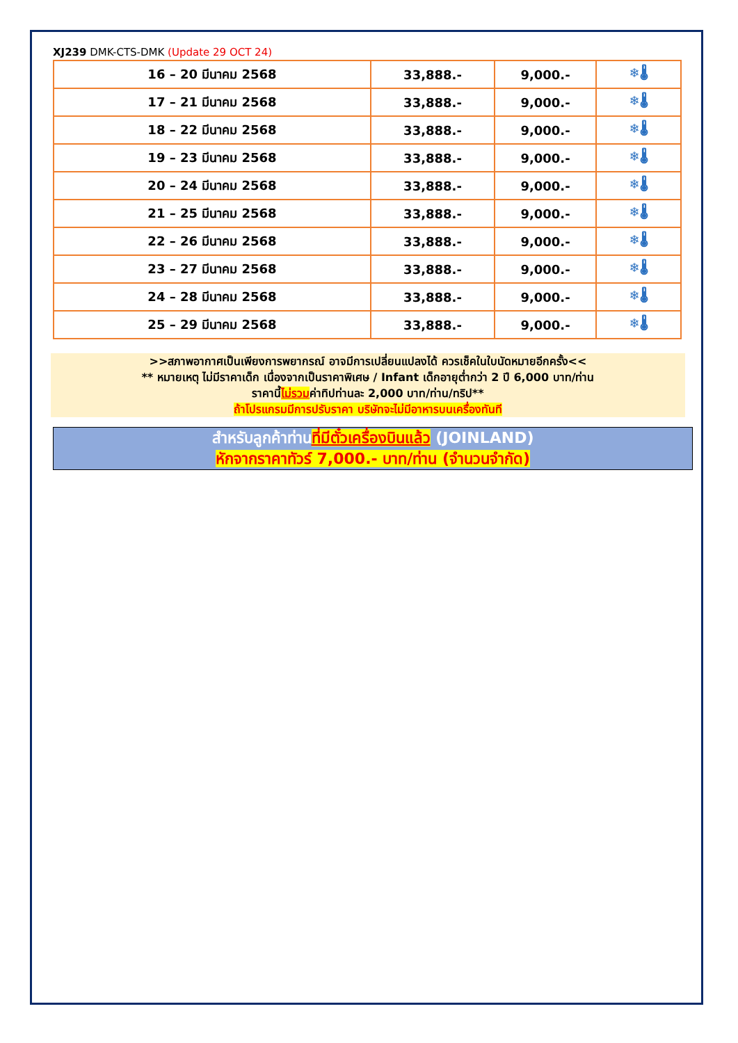XJ239 DMK-CTS-DMK (Update 29 OCT 24)
| 16 – 20 มีนาคม 2568 | 33,888.- | 9,000.- | ❄🌡 |
| 17 – 21 มีนาคม 2568 | 33,888.- | 9,000.- | ❄🌡 |
| 18 – 22 มีนาคม 2568 | 33,888.- | 9,000.- | ❄🌡 |
| 19 – 23 มีนาคม 2568 | 33,888.- | 9,000.- | ❄🌡 |
| 20 – 24 มีนาคม 2568 | 33,888.- | 9,000.- | ❄🌡 |
| 21 – 25 มีนาคม 2568 | 33,888.- | 9,000.- | ❄🌡 |
| 22 – 26 มีนาคม 2568 | 33,888.- | 9,000.- | ❄🌡 |
| 23 – 27 มีนาคม 2568 | 33,888.- | 9,000.- | ❄🌡 |
| 24 – 28 มีนาคม 2568 | 33,888.- | 9,000.- | ❄🌡 |
| 25 – 29 มีนาคม 2568 | 33,888.- | 9,000.- | ❄🌡 |
>>สภาพอากาศเป็นเพียงการพยากรณ์ อาจมีการเปลี่ยนแปลงได้ ควรเช็คในใบนัดหมายอีกครั้ง<<
** หมายเหตุ ไม่มีราคาเด็ก เนื่องจากเป็นราคาพิเศษ / Infant เด็กอายุต่ำกว่า 2 ปี 6,000 บาท/ท่าน
ราคานี้ไม่รวมค่าทิปท่านละ 2,000 บาท/ท่าน/ทริป**
ถ้าโปรแกรมมีการปรับราคา บริษัทจะไม่มีอาหารบนเครื่องทันที
สำหรับลูกค้าท่านที่มีตั๋วเครื่องบินแล้ว (JOINLAND)
หักจากราคาทัวร์ 7,000.- บาท/ท่าน (จำนวนจำกัด)